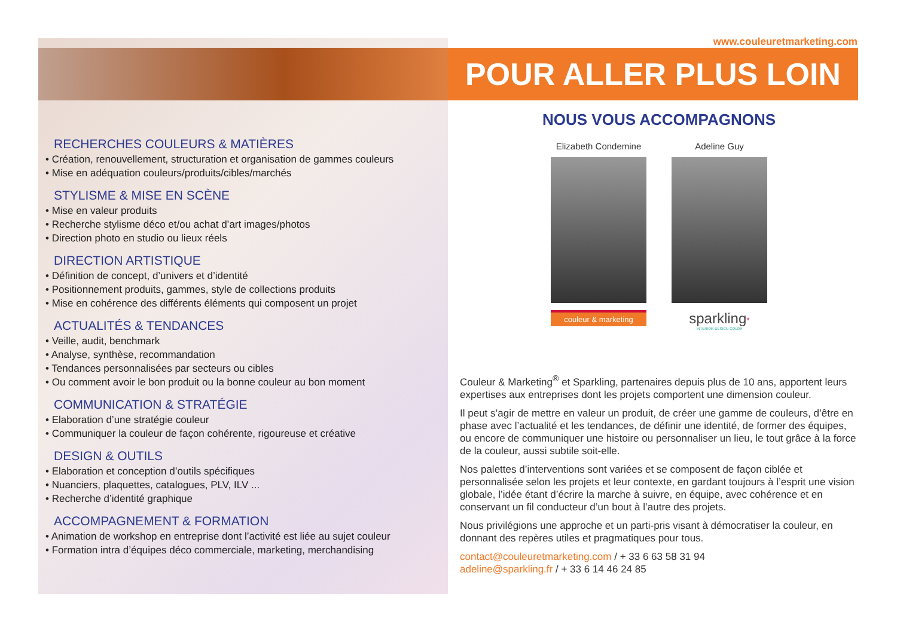www.couleuretmarketing.com
POUR ALLER PLUS LOIN
RECHERCHES COULEURS & MATIÈRES
• Création, renouvellement, structuration et organisation de gammes couleurs
• Mise en adéquation couleurs/produits/cibles/marchés
STYLISME & MISE EN SCÈNE
• Mise en valeur produits
• Recherche stylisme déco et/ou achat d’art images/photos
• Direction photo en studio ou lieux réels
DIRECTION ARTISTIQUE
• Définition de concept, d’univers et d’identité
• Positionnement produits, gammes, style de collections produits
• Mise en cohérence des différents éléments qui composent un projet
ACTUALITÉS & TENDANCES
• Veille, audit, benchmark
• Analyse, synthèse, recommandation
• Tendances personnalisées par secteurs ou cibles
• Ou comment avoir le bon produit ou la bonne couleur au bon moment
COMMUNICATION & STRATÉGIE
• Elaboration d’une stratégie couleur
• Communiquer la couleur de façon cohérente, rigoureuse et créative
DESIGN & OUTILS
• Elaboration et conception d’outils spécifiques
• Nuanciers, plaquettes, catalogues, PLV, ILV ...
• Recherche d’identité graphique
ACCOMPAGNEMENT & FORMATION
• Animation de workshop en entreprise dont l’activité est liée au sujet couleur
• Formation intra d’équipes déco commerciale, marketing, merchandising
NOUS VOUS ACCOMPAGNONS
Elizabeth Condemine
couleur & marketing
Adeline Guy
sparkling*
INTERIOR·DESIGN·COLOR
Couleur & Marketing<sup>®</sup> et Sparkling, partenaires depuis plus de 10 ans, apportent leurs expertises aux entreprises dont les projets comportent une dimension couleur.
Il peut s’agir de mettre en valeur un produit, de créer une gamme de couleurs, d’être en phase avec l’actualité et les tendances, de définir une identité, de former des équipes, ou encore de communiquer une histoire ou personnaliser un lieu, le tout grâce à la force de la couleur, aussi subtile soit-elle.
Nos palettes d’interventions sont variées et se composent de façon ciblée et personnalisée selon les projets et leur contexte, en gardant toujours à l’esprit une vision globale, l’idée étant d’écrire la marche à suivre, en équipe, avec cohérence et en conservant un fil conducteur d’un bout à l’autre des projets.
Nous privilégions une approche et un parti-pris visant à démocratiser la couleur, en donnant des repères utiles et pragmatiques pour tous.
contact@couleuretmarketing.com / + 33 6 63 58 31 94
adeline@sparkling.fr / + 33 6 14 46 24 85